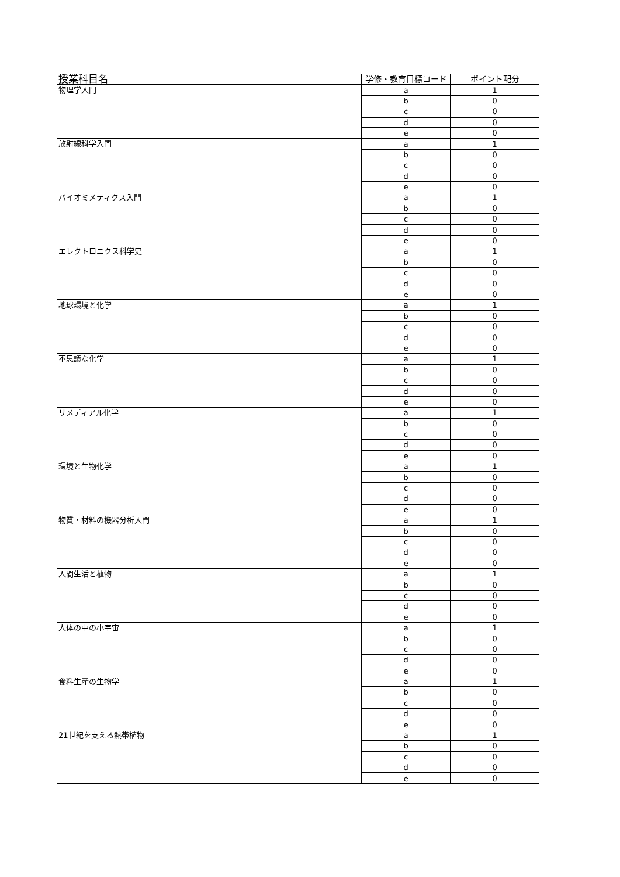| 授業科目名 | 学修・教育目標コード | ポイント配分 |
| --- | --- | --- |
| 物理学入門 | a | 1 |
| | b | 0 |
| | c | 0 |
| | d | 0 |
| | e | 0 |
| 放射線科学入門 | a | 1 |
| | b | 0 |
| | c | 0 |
| | d | 0 |
| | e | 0 |
| バイオミメティクス入門 | a | 1 |
| | b | 0 |
| | c | 0 |
| | d | 0 |
| | e | 0 |
| エレクトロニクス科学史 | a | 1 |
| | b | 0 |
| | c | 0 |
| | d | 0 |
| | e | 0 |
| 地球環境と化学 | a | 1 |
| | b | 0 |
| | c | 0 |
| | d | 0 |
| | e | 0 |
| 不思議な化学 | a | 1 |
| | b | 0 |
| | c | 0 |
| | d | 0 |
| | e | 0 |
| リメディアル化学 | a | 1 |
| | b | 0 |
| | c | 0 |
| | d | 0 |
| | e | 0 |
| 環境と生物化学 | a | 1 |
| | b | 0 |
| | c | 0 |
| | d | 0 |
| | e | 0 |
| 物質・材料の機器分析入門 | a | 1 |
| | b | 0 |
| | c | 0 |
| | d | 0 |
| | e | 0 |
| 人間生活と植物 | a | 1 |
| | b | 0 |
| | c | 0 |
| | d | 0 |
| | e | 0 |
| 人体の中の小宇宙 | a | 1 |
| | b | 0 |
| | c | 0 |
| | d | 0 |
| | e | 0 |
| 食料生産の生物学 | a | 1 |
| | b | 0 |
| | c | 0 |
| | d | 0 |
| | e | 0 |
| 21世紀を支える熱帯植物 | a | 1 |
| | b | 0 |
| | c | 0 |
| | d | 0 |
| | e | 0 |